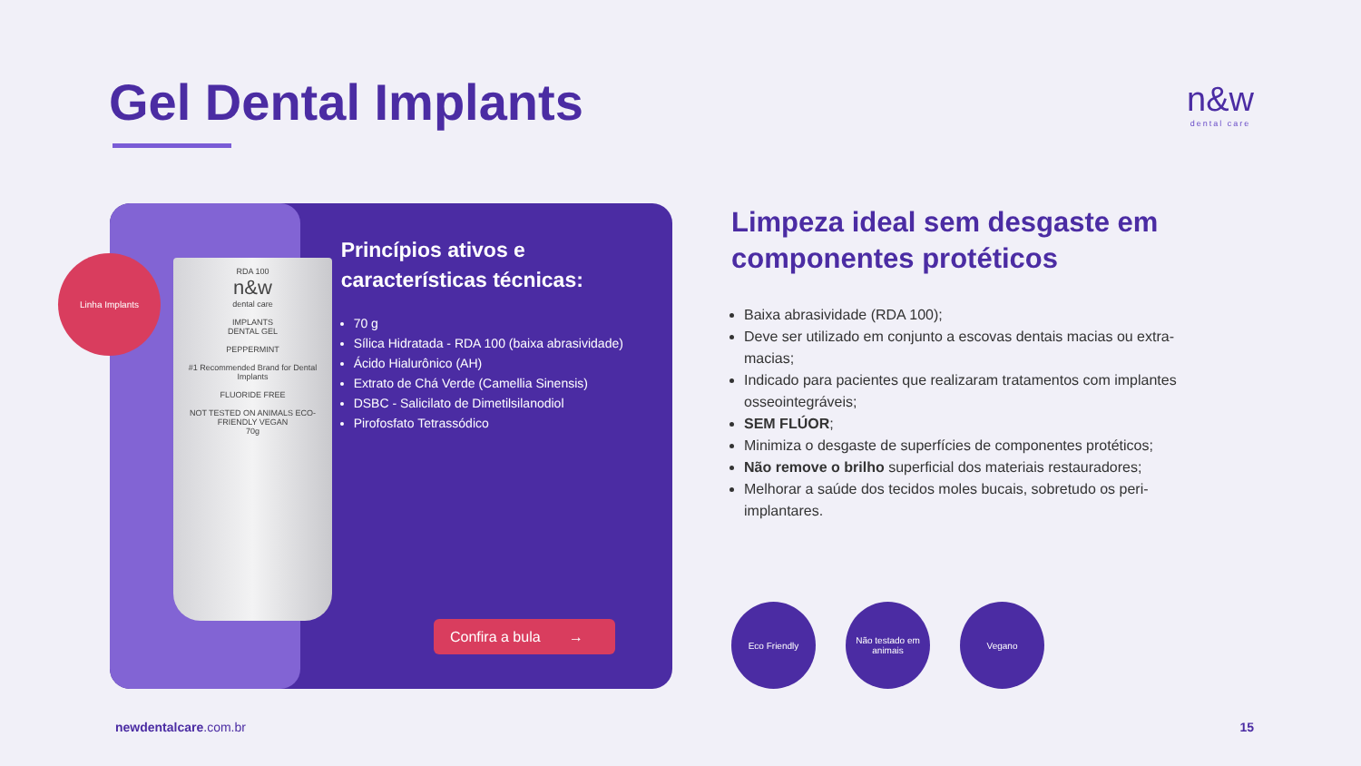Gel Dental Implants
n&w
dental care
RDA 100
n&w
dental care
IMPLANTS
DENTAL GEL
PEPPERMINT
#1 Recommended Brand for Dental Implants
FLUORIDE FREE
NOT TESTED ON ANIMALS ECO-FRIENDLY VEGAN
70g
Princípios ativos e características técnicas:
70 g
Sílica Hidratada - RDA 100 (baixa abrasividade)
Ácido Hialurônico (AH)
Extrato de Chá Verde (Camellia Sinensis)
DSBC - Salicilato de Dimetilsilanodiol
Pirofosfato Tetrassódico
Linha Implants
Confira a bula →
Limpeza ideal sem desgaste em componentes protéticos
Baixa abrasividade (RDA 100);
Deve ser utilizado em conjunto a escovas dentais macias ou extra-macias;
Indicado para pacientes que realizaram tratamentos com implantes osseointegráveis;
SEM FLÚOR;
Minimiza o desgaste de superfícies de componentes protéticos;
Não remove o brilho superficial dos materiais restauradores;
Melhorar a saúde dos tecidos moles bucais, sobretudo os peri-implantares.
Eco Friendly Não testado em animais
Vegano
newdentalcare.com.br 15